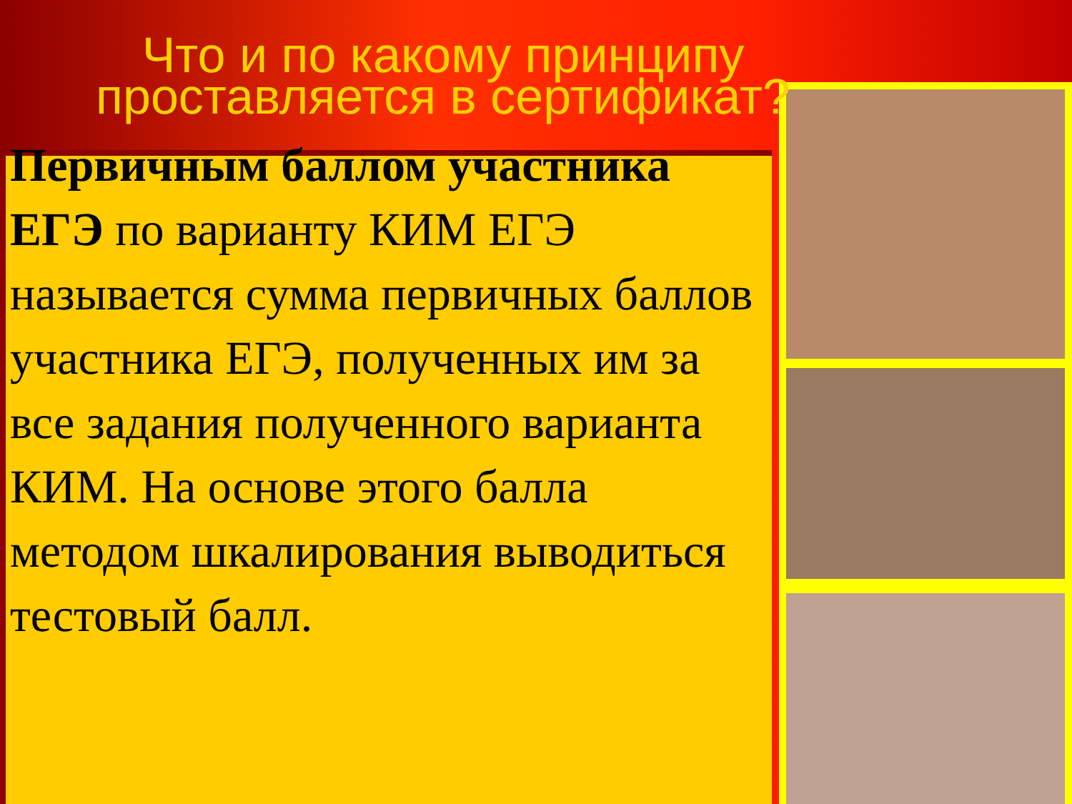Что и по какому принципу проставляется в сертификат?
Первичным баллом участника ЕГЭ по варианту КИМ ЕГЭ называется сумма первичных баллов участника ЕГЭ, полученных им за все задания полученного варианта КИМ. На основе этого балла методом шкалирования выводиться тестовый балл.